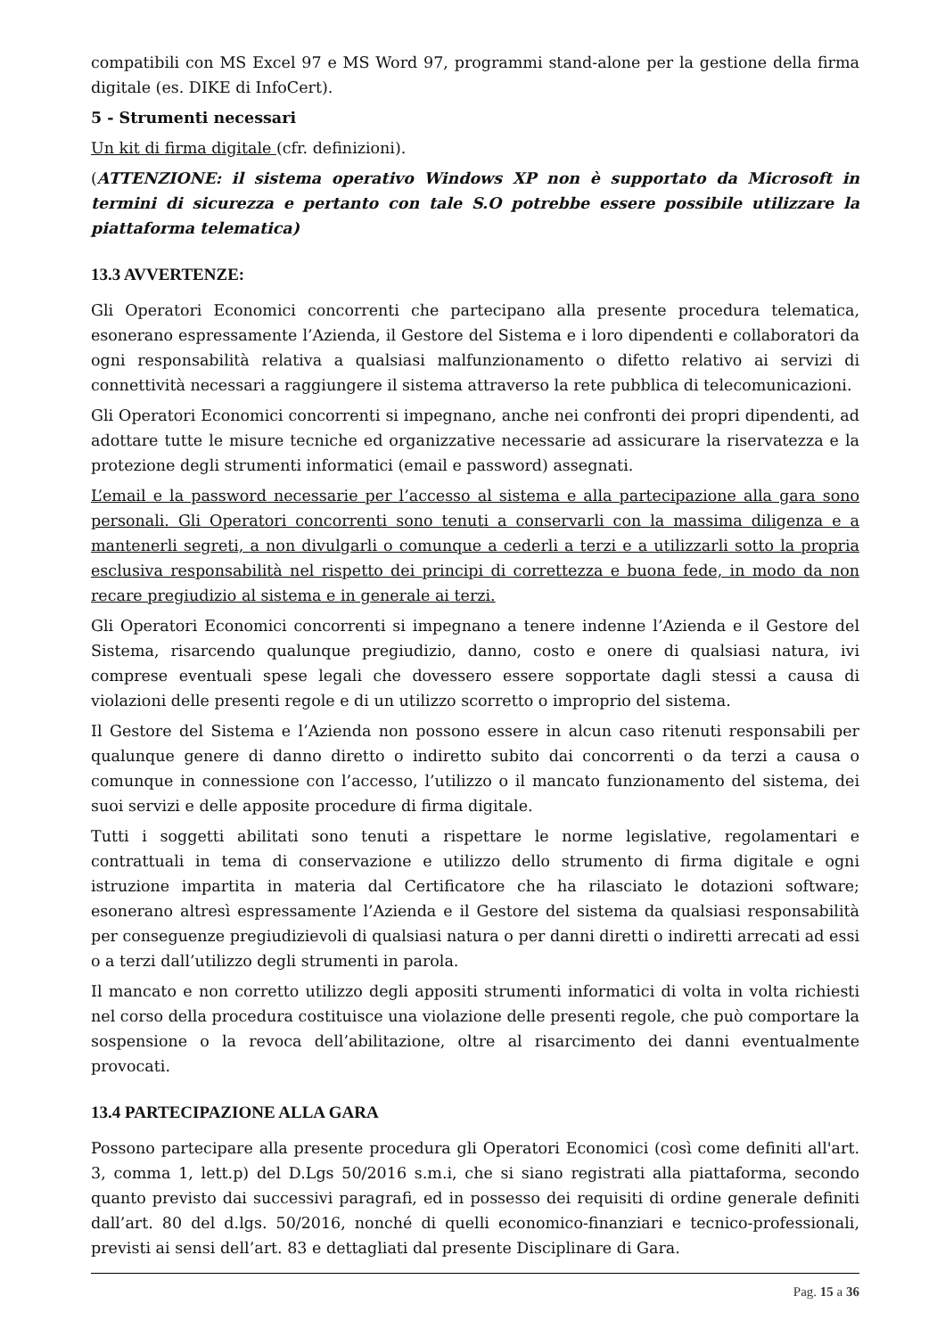compatibili con MS Excel 97 e MS Word 97, programmi stand-alone per la gestione della firma digitale (es. DIKE di InfoCert).
5 - Strumenti necessari
Un kit di firma digitale (cfr. definizioni).
(ATTENZIONE: il sistema operativo Windows XP non è supportato da Microsoft in termini di sicurezza e pertanto con tale S.O potrebbe essere possibile utilizzare la piattaforma telematica)
13.3 AVVERTENZE:
Gli Operatori Economici concorrenti che partecipano alla presente procedura telematica, esonerano espressamente l’Azienda, il Gestore del Sistema e i loro dipendenti e collaboratori da ogni responsabilità relativa a qualsiasi malfunzionamento o difetto relativo ai servizi di connettività necessari a raggiungere il sistema attraverso la rete pubblica di telecomunicazioni.
Gli Operatori Economici concorrenti si impegnano, anche nei confronti dei propri dipendenti, ad adottare tutte le misure tecniche ed organizzative necessarie ad assicurare la riservatezza e la protezione degli strumenti informatici (email e password) assegnati.
L’email e la password necessarie per l’accesso al sistema e alla partecipazione alla gara sono personali. Gli Operatori concorrenti sono tenuti a conservarli con la massima diligenza e a mantenerli segreti, a non divulgarli o comunque a cederli a terzi e a utilizzarli sotto la propria esclusiva responsabilità nel rispetto dei principi di correttezza e buona fede, in modo da non recare pregiudizio al sistema e in generale ai terzi.
Gli Operatori Economici concorrenti si impegnano a tenere indenne l’Azienda e il Gestore del Sistema, risarcendo qualunque pregiudizio, danno, costo e onere di qualsiasi natura, ivi comprese eventuali spese legali che dovessero essere sopportate dagli stessi a causa di violazioni delle presenti regole e di un utilizzo scorretto o improprio del sistema.
Il Gestore del Sistema e l’Azienda non possono essere in alcun caso ritenuti responsabili per qualunque genere di danno diretto o indiretto subito dai concorrenti o da terzi a causa o comunque in connessione con l’accesso, l’utilizzo o il mancato funzionamento del sistema, dei suoi servizi e delle apposite procedure di firma digitale.
Tutti i soggetti abilitati sono tenuti a rispettare le norme legislative, regolamentari e contrattuali in tema di conservazione e utilizzo dello strumento di firma digitale e ogni istruzione impartita in materia dal Certificatore che ha rilasciato le dotazioni software; esonerano altresì espressamente l’Azienda e il Gestore del sistema da qualsiasi responsabilità per conseguenze pregiudizievoli di qualsiasi natura o per danni diretti o indiretti arrecati ad essi o a terzi dall’utilizzo degli strumenti in parola.
Il mancato e non corretto utilizzo degli appositi strumenti informatici di volta in volta richiesti nel corso della procedura costituisce una violazione delle presenti regole, che può comportare la sospensione o la revoca dell’abilitazione, oltre al risarcimento dei danni eventualmente provocati.
13.4 PARTECIPAZIONE ALLA GARA
Possono partecipare alla presente procedura gli Operatori Economici (così come definiti all'art. 3, comma 1, lett.p) del D.Lgs 50/2016 s.m.i, che si siano registrati alla piattaforma, secondo quanto previsto dai successivi paragrafi, ed in possesso dei requisiti di ordine generale definiti dall’art. 80 del d.lgs. 50/2016, nonché di quelli economico-finanziari e tecnico-professionali, previsti ai sensi dell’art. 83 e dettagliati dal presente Disciplinare di Gara.
Pag. 15 a 36